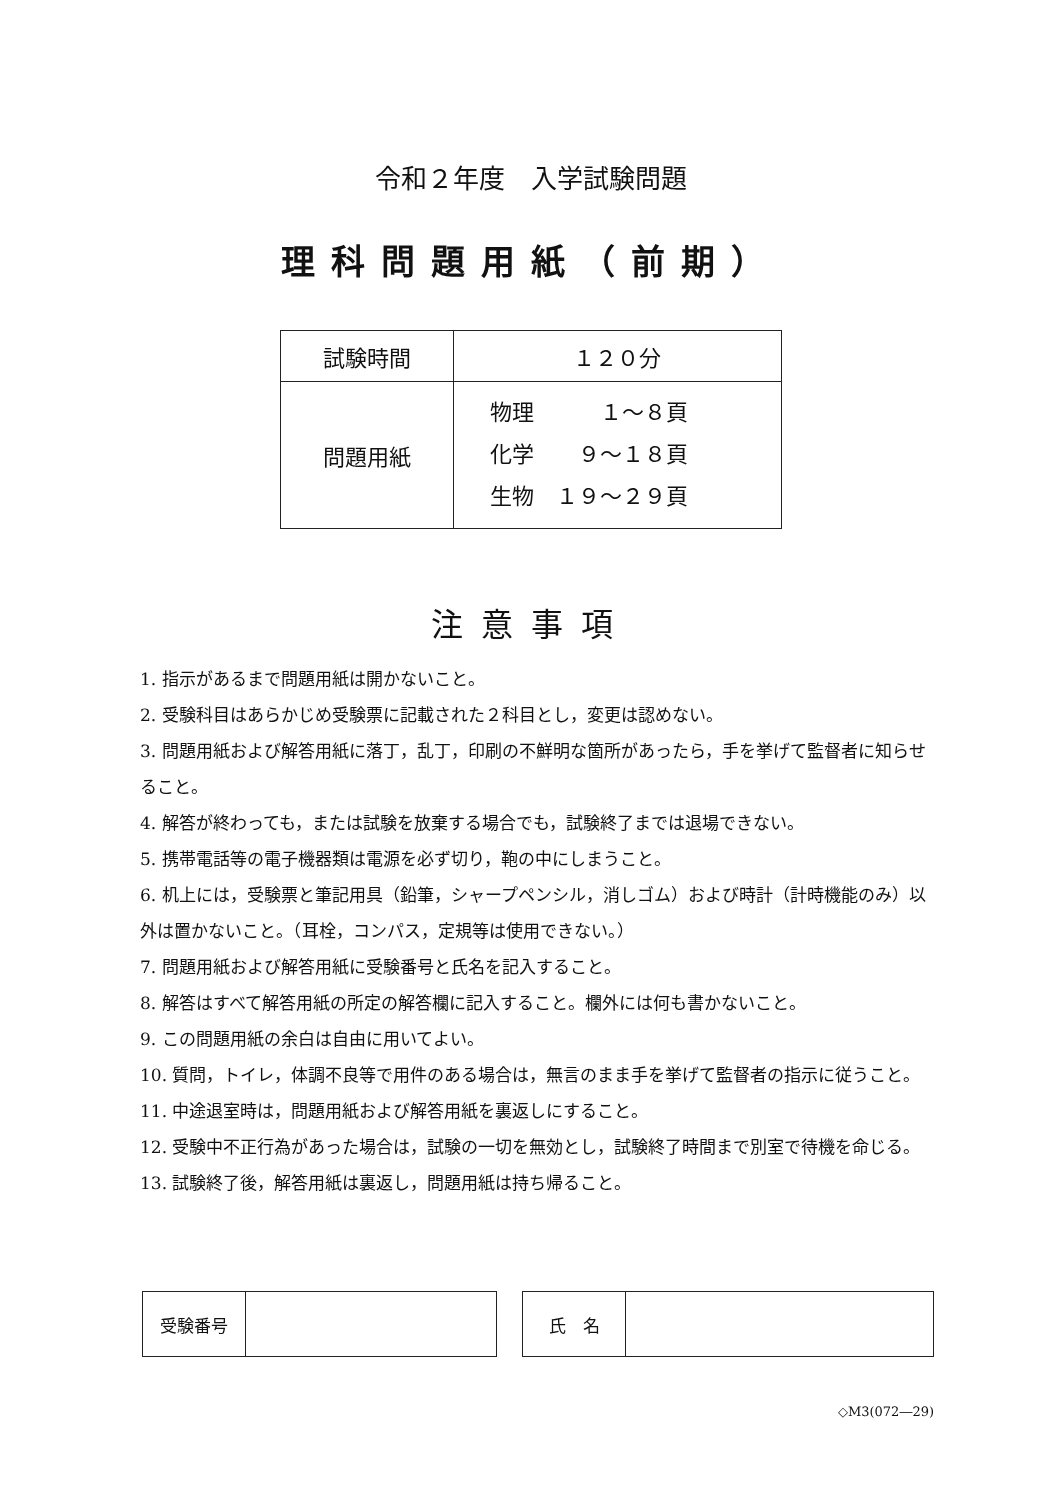令和２年度　入学試験問題
理科問題用紙（前期）
| 試験時間 | １２０分 |
| 問題用紙 | 物理 １～８頁 化学 ９～１８頁 生物 １９～２９頁 |
注意事項
1. 指示があるまで問題用紙は開かないこと。
2. 受験科目はあらかじめ受験票に記載された２科目とし，変更は認めない。
3. 問題用紙および解答用紙に落丁，乱丁，印刷の不鮮明な箇所があったら，手を挙げて監督者に知らせること。
4. 解答が終わっても，または試験を放棄する場合でも，試験終了までは退場できない。
5. 携帯電話等の電子機器類は電源を必ず切り，鞄の中にしまうこと。
6. 机上には，受験票と筆記用具（鉛筆，シャープペンシル，消しゴム）および時計（計時機能のみ）以外は置かないこと。（耳栓，コンパス，定規等は使用できない。）
7. 問題用紙および解答用紙に受験番号と氏名を記入すること。
8. 解答はすべて解答用紙の所定の解答欄に記入すること。欄外には何も書かないこと。
9. この問題用紙の余白は自由に用いてよい。
10. 質問，トイレ，体調不良等で用件のある場合は，無言のまま手を挙げて監督者の指示に従うこと。
11. 中途退室時は，問題用紙および解答用紙を裏返しにすること。
12. 受験中不正行為があった場合は，試験の一切を無効とし，試験終了時間まで別室で待機を命じる。
13. 試験終了後，解答用紙は裏返し，問題用紙は持ち帰ること。
| 受験番号 | |
| 氏 名 | |
◇M3(072―29)